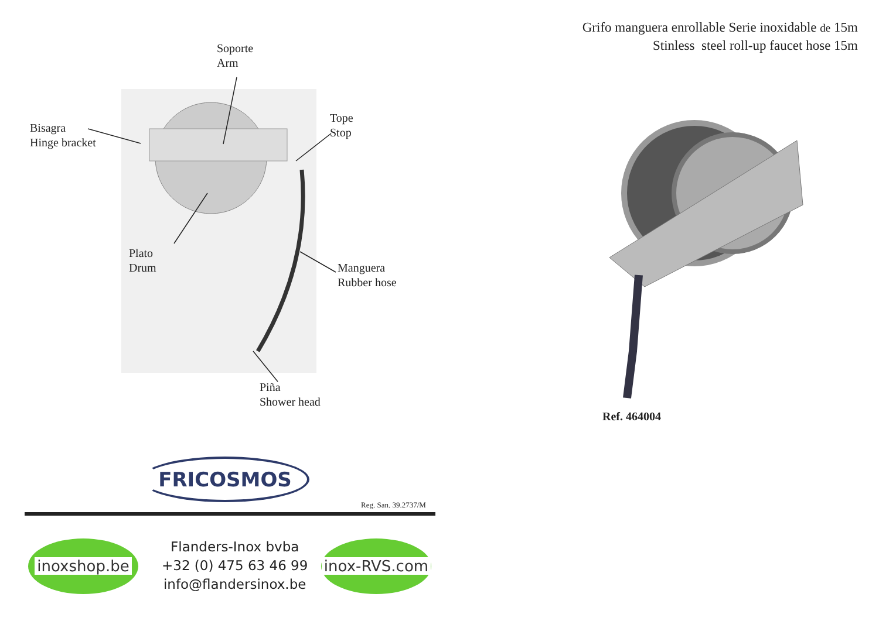Soporte
Arm
Bisagra
Hinge bracket
Tope
Stop
Plato
Drum
Manguera
Rubber hose
Piña
Shower head
FRICOSMOS
Reg. San. 39.2737/M
inoxshop.be
Flanders-Inox bvba
+32 (0) 475 63 46 99
info@flandersinox.be
inox-RVS.com
Grifo manguera enrollable Serie inoxidable de 15m
Stinless steel roll-up faucet hose 15m
Ref. 464004